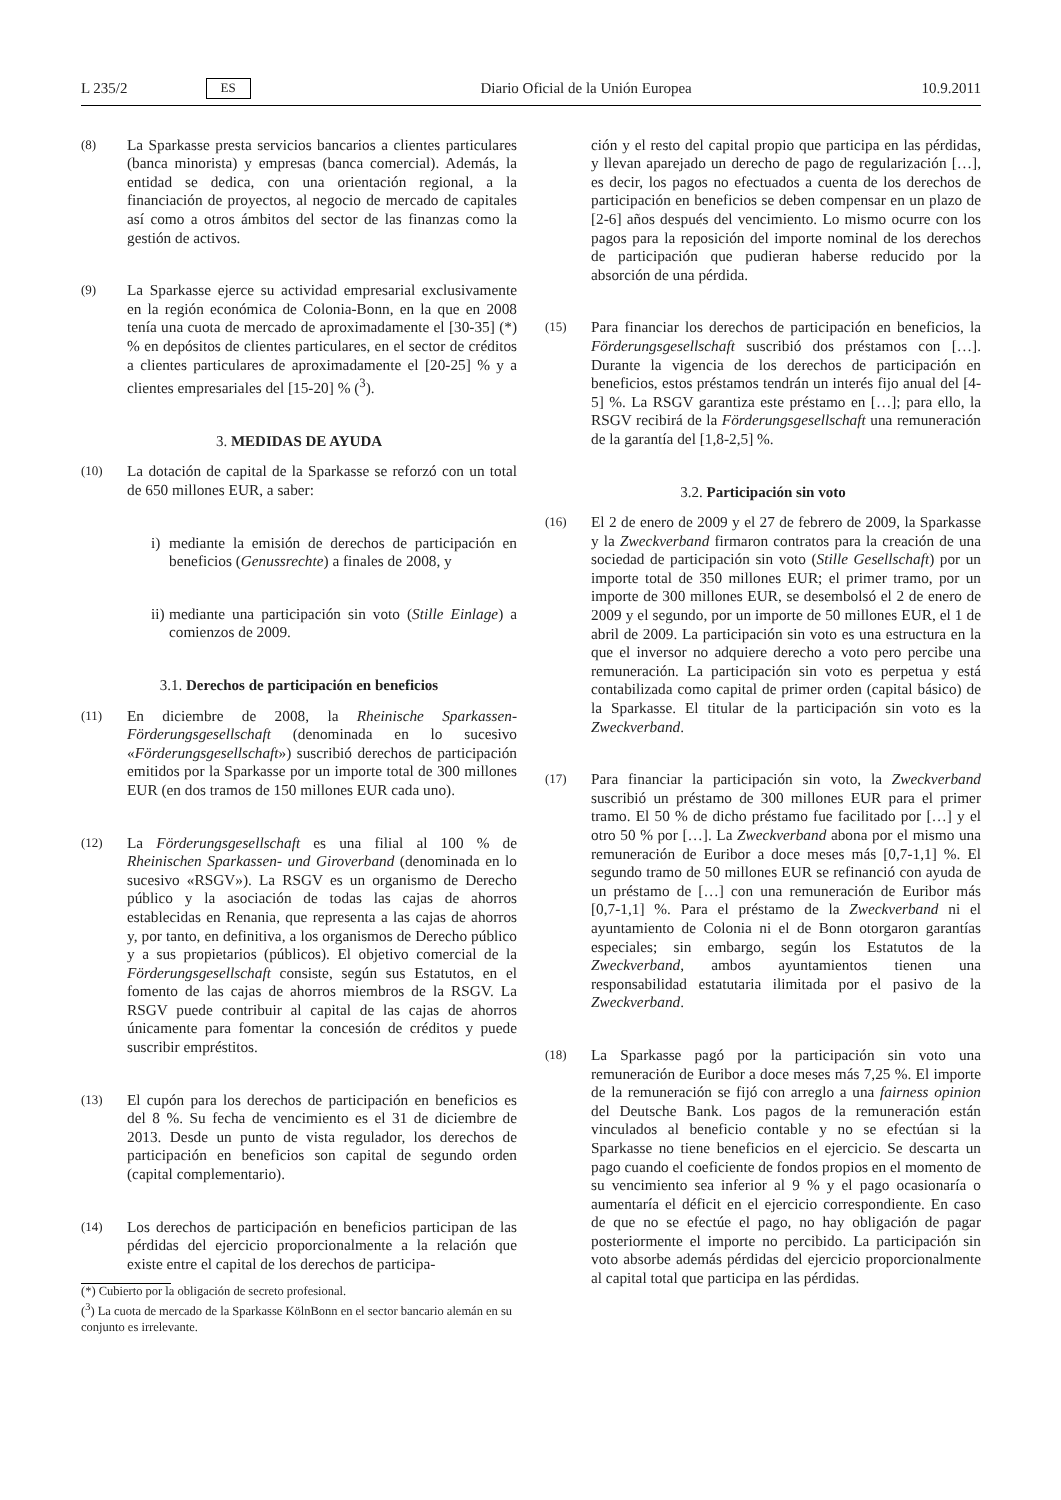L 235/2 ES Diario Oficial de la Unión Europea 10.9.2011
(8)
La Sparkasse presta servicios bancarios a clientes particulares (banca minorista) y empresas (banca comercial). Además, la entidad se dedica, con una orientación regional, a la financiación de proyectos, al negocio de mercado de capitales así como a otros ámbitos del sector de las finanzas como la gestión de activos.
(9)
La Sparkasse ejerce su actividad empresarial exclusivamente en la región económica de Colonia-Bonn, en la que en 2008 tenía una cuota de mercado de aproximadamente el [30-35] (*) % en depósitos de clientes particulares, en el sector de créditos a clientes particulares de aproximadamente el [20-25] % y a clientes empresariales del [15-20] % (<sup>3</sup>).
3. MEDIDAS DE AYUDA
(10)
La dotación de capital de la Sparkasse se reforzó con un total de 650 millones EUR, a saber:
i) mediante la emisión de derechos de participación en beneficios (Genussrechte) a finales de 2008, y
ii) mediante una participación sin voto (Stille Einlage) a comienzos de 2009.
3.1. Derechos de participación en beneficios
(11)
En diciembre de 2008, la Rheinische Sparkassen-Förderungsgesellschaft (denominada en lo sucesivo «Förderungsgesellschaft») suscribió derechos de participación emitidos por la Sparkasse por un importe total de 300 millones EUR (en dos tramos de 150 millones EUR cada uno).
(12)
La Förderungsgesellschaft es una filial al 100 % de Rheinischen Sparkassen- und Giroverband (denominada en lo sucesivo «RSGV»). La RSGV es un organismo de Derecho público y la asociación de todas las cajas de ahorros establecidas en Renania, que representa a las cajas de ahorros y, por tanto, en definitiva, a los organismos de Derecho público y a sus propietarios (públicos). El objetivo comercial de la Förderungsgesellschaft consiste, según sus Estatutos, en el fomento de las cajas de ahorros miembros de la RSGV. La RSGV puede contribuir al capital de las cajas de ahorros únicamente para fomentar la concesión de créditos y puede suscribir empréstitos.
(13)
El cupón para los derechos de participación en beneficios es del 8 %. Su fecha de vencimiento es el 31 de diciembre de 2013. Desde un punto de vista regulador, los derechos de participación en beneficios son capital de segundo orden (capital complementario).
(14)
Los derechos de participación en beneficios participan de las pérdidas del ejercicio proporcionalmente a la relación que existe entre el capital de los derechos de participa-
(*) Cubierto por la obligación de secreto profesional.
(<sup>3</sup>) La cuota de mercado de la Sparkasse KölnBonn en el sector bancario alemán en su conjunto es irrelevante.
ción y el resto del capital propio que participa en las pérdidas, y llevan aparejado un derecho de pago de regularización […], es decir, los pagos no efectuados a cuenta de los derechos de participación en beneficios se deben compensar en un plazo de [2-6] años después del vencimiento. Lo mismo ocurre con los pagos para la reposición del importe nominal de los derechos de participación que pudieran haberse reducido por la absorción de una pérdida.
(15)
Para financiar los derechos de participación en beneficios, la Förderungsgesellschaft suscribió dos préstamos con […]. Durante la vigencia de los derechos de participación en beneficios, estos préstamos tendrán un interés fijo anual del [4-5] %. La RSGV garantiza este préstamo en […]; para ello, la RSGV recibirá de la Förderungsgesellschaft una remuneración de la garantía del [1,8-2,5] %.
3.2. Participación sin voto
(16)
El 2 de enero de 2009 y el 27 de febrero de 2009, la Sparkasse y la Zweckverband firmaron contratos para la creación de una sociedad de participación sin voto (Stille Gesellschaft) por un importe total de 350 millones EUR; el primer tramo, por un importe de 300 millones EUR, se desembolsó el 2 de enero de 2009 y el segundo, por un importe de 50 millones EUR, el 1 de abril de 2009. La participación sin voto es una estructura en la que el inversor no adquiere derecho a voto pero percibe una remuneración. La participación sin voto es perpetua y está contabilizada como capital de primer orden (capital básico) de la Sparkasse. El titular de la participación sin voto es la Zweckverband.
(17)
Para financiar la participación sin voto, la Zweckverband suscribió un préstamo de 300 millones EUR para el primer tramo. El 50 % de dicho préstamo fue facilitado por […] y el otro 50 % por […]. La Zweckverband abona por el mismo una remuneración de Euribor a doce meses más [0,7-1,1] %. El segundo tramo de 50 millones EUR se refinanció con ayuda de un préstamo de […] con una remuneración de Euribor más [0,7-1,1] %. Para el préstamo de la Zweckverband ni el ayuntamiento de Colonia ni el de Bonn otorgaron garantías especiales; sin embargo, según los Estatutos de la Zweckverband, ambos ayuntamientos tienen una responsabilidad estatutaria ilimitada por el pasivo de la Zweckverband.
(18)
La Sparkasse pagó por la participación sin voto una remuneración de Euribor a doce meses más 7,25 %. El importe de la remuneración se fijó con arreglo a una fairness opinion del Deutsche Bank. Los pagos de la remuneración están vinculados al beneficio contable y no se efectúan si la Sparkasse no tiene beneficios en el ejercicio. Se descarta un pago cuando el coeficiente de fondos propios en el momento de su vencimiento sea inferior al 9 % y el pago ocasionaría o aumentaría el déficit en el ejercicio correspondiente. En caso de que no se efectúe el pago, no hay obligación de pagar posteriormente el importe no percibido. La participación sin voto absorbe además pérdidas del ejercicio proporcionalmente al capital total que participa en las pérdidas.